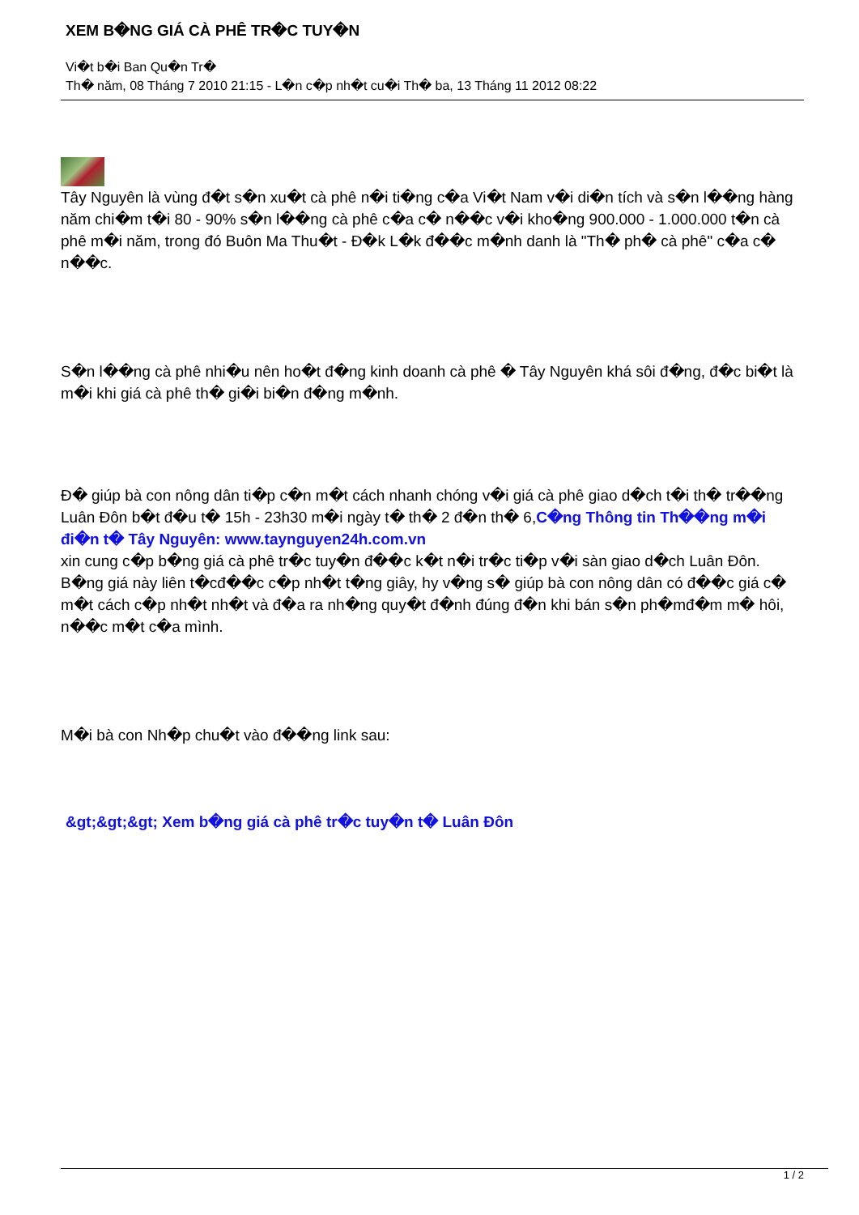XEM B�NG GIÁ CÀ PHÊ TR�C TUY�N
Vi�t b�i Ban Qu�n Tr�
Th� năm, 08 Tháng 7 2010 21:15 - L�n c�p nh�t cu�i Th� ba, 13 Tháng 11 2012 08:22
Tây Nguyên là vùng đ�t s�n xu�t cà phê n�i ti�ng c�a Vi�t Nam v�i di�n tích và s�n l��ng hàng năm chi�m t�i 80 - 90% s�n l��ng cà phê c�a c� n��c v�i kho�ng 900.000 - 1.000.000 t�n cà phê m�i năm, trong đó Buôn Ma Thu�t - Đ�k L�k đ��c m�nh danh là "Th� ph� cà phê" c�a c� n��c.
S�n l��ng cà phê nhi�u nên ho�t đ�ng kinh doanh cà phê � Tây Nguyên khá sôi đ�ng, đ�c bi�t là m�i khi giá cà phê th� gi�i bi�n đ�ng m�nh.
Đ� giúp bà con nông dân ti�p c�n m�t cách nhanh chóng v�i giá cà phê giao d�ch t�i th� tr��ng Luân Đôn b�t đ�u t� 15h - 23h30 m�i ngày t� th� 2 đ�n th� 6,C�ng Thông tin Th��ng m�i đi�n t� Tây Nguyên: www.taynguyen24h.com.vn
xin cung c�p b�ng giá cà phê tr�c tuy�n đ��c k�t n�i tr�c ti�p v�i sàn giao d�ch Luân Đôn. B�ng giá này liên t�cđ��c c�p nh�t t�ng giây, hy v�ng s� giúp bà con nông dân có đ��c giá c� m�t cách c�p nh�t nh�t và đ�a ra nh�ng quy�t đ�nh đúng đ�n khi bán s�n ph�mđ�m m� hôi, n��c m�t c�a mình.
M�i bà con Nh�p chu�t vào đ��ng link sau:
&gt;&gt;&gt; Xem b�ng giá cà phê tr�c tuy�n t� Luân Đôn
1 / 2